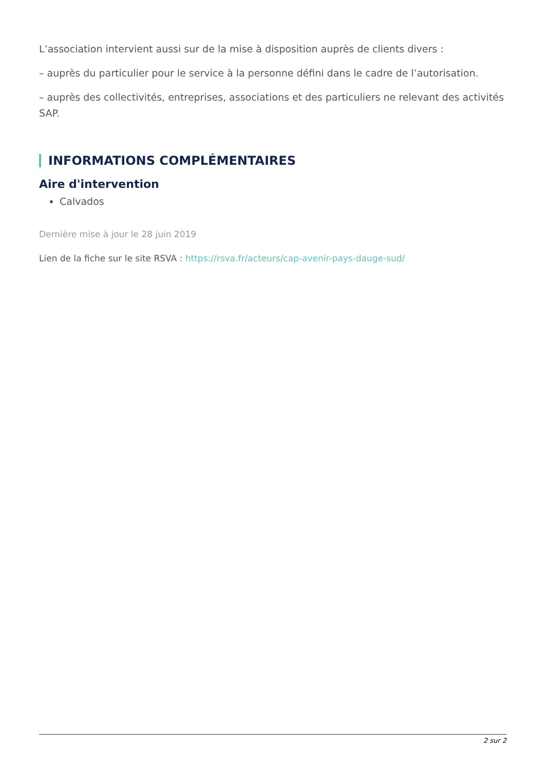L’association intervient aussi sur de la mise à disposition auprès de clients divers :
– auprès du particulier pour le service à la personne défini dans le cadre de l’autorisation.
– auprès des collectivités, entreprises, associations et des particuliers ne relevant des activités SAP.
INFORMATIONS COMPLÉMENTAIRES
Aire d'intervention
Calvados
Dernière mise à jour le 28 juin 2019
Lien de la fiche sur le site RSVA : https://rsva.fr/acteurs/cap-avenir-pays-dauge-sud/
2 sur 2